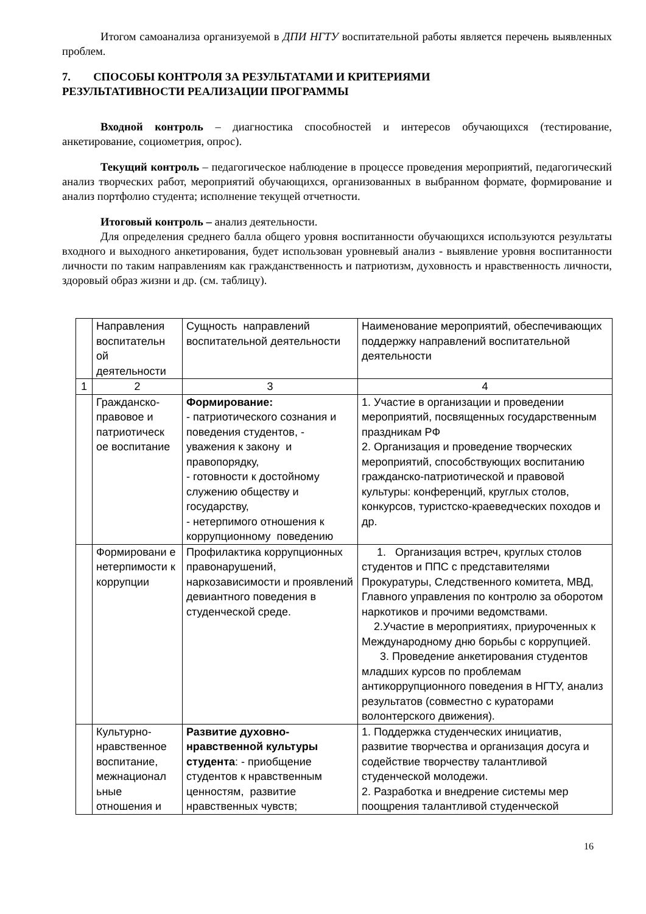Итогом самоанализа организуемой в ДПИ НГТУ воспитательной работы является перечень выявленных проблем.
7. СПОСОБЫ КОНТРОЛЯ ЗА РЕЗУЛЬТАТАМИ И КРИТЕРИЯМИ
РЕЗУЛЬТАТИВНОСТИ РЕАЛИЗАЦИИ ПРОГРАММЫ
Входной контроль – диагностика способностей и интересов обучающихся (тестирование, анкетирование, социометрия, опрос).
Текущий контроль – педагогическое наблюдение в процессе проведения мероприятий, педагогический анализ творческих работ, мероприятий обучающихся, организованных в выбранном формате, формирование и анализ портфолио студента; исполнение текущей отчетности.
Итоговый контроль – анализ деятельности.
Для определения среднего балла общего уровня воспитанности обучающихся используются результаты входного и выходного анкетирования, будет использован уровневый анализ - выявление уровня воспитанности личности по таким направлениям как гражданственность и патриотизм, духовность и нравственность личности, здоровый образ жизни и др. (см. таблицу).
| | Направления воспитательн ой деятельности | Сущность направлений воспитательной деятельности | Наименование мероприятий, обеспечивающих поддержку направлений воспитательной деятельности |
| 1 | 2 | 3 | 4 |
| | Гражданско-правовое и патриотическ ое воспитание | Формирование: - патриотического сознания и поведения студентов, - уважения к закону и правопорядку, - готовности к достойному служению обществу и государству, - нетерпимого отношения к коррупционному поведению | 1. Участие в организации и проведении мероприятий, посвященных государственным праздникам РФ 2. Организация и проведение творческих мероприятий, способствующих воспитанию гражданско-патриотической и правовой культуры: конференций, круглых столов, конкурсов, туристско-краеведческих походов и др. |
| | Формировани е нетерпимости к коррупции | Профилактика коррупционных правонарушений, наркозависимости и проявлений девиантного поведения в студенческой среде. | 1. Организация встреч, круглых столов студентов и ППС с представителями Прокуратуры, Следственного комитета, МВД, Главного управления по контролю за оборотом наркотиков и прочими ведомствами. 2.Участие в мероприятиях, приуроченных к Международному дню борьбы с коррупцией. 3. Проведение анкетирования студентов младших курсов по проблемам антикоррупционного поведения в НГТУ, анализ результатов (совместно с кураторами волонтерского движения). |
| | Культурно-нравственное воспитание, межнационал ьные отношения и | Развитие духовно-нравственной культуры студента : - приобщение студентов к нравственным ценностям, развитие нравственных чувств; | 1. Поддержка студенческих инициатив, развитие творчества и организация досуга и содействие творчеству талантливой студенческой молодежи. 2. Разработка и внедрение системы мер поощрения талантливой студенческой |
16